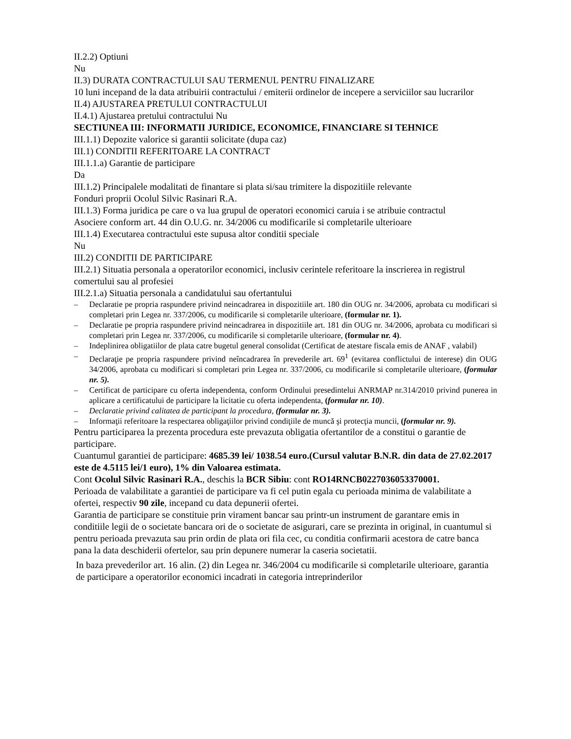II.2.2) Optiuni
Nu
II.3) DURATA CONTRACTULUI SAU TERMENUL PENTRU FINALIZARE
10 luni incepand de la data atribuirii contractului / emiterii ordinelor de incepere a serviciilor sau lucrarilor
II.4) AJUSTAREA PRETULUI CONTRACTULUI
II.4.1) Ajustarea pretului contractului Nu
SECTIUNEA III: INFORMATII JURIDICE, ECONOMICE, FINANCIARE SI TEHNICE
III.1.1) Depozite valorice si garantii solicitate (dupa caz)
III.1) CONDITII REFERITOARE LA CONTRACT
III.1.1.a) Garantie de participare
Da
III.1.2) Principalele modalitati de finantare si plata si/sau trimitere la dispozitiile relevante
Fonduri proprii Ocolul Silvic Rasinari R.A.
III.1.3) Forma juridica pe care o va lua grupul de operatori economici caruia i se atribuie contractul
Asociere conform art. 44 din O.U.G. nr. 34/2006 cu modificarile si completarile ulterioare
III.1.4) Executarea contractului este supusa altor conditii speciale
Nu
III.2) CONDITII DE PARTICIPARE
III.2.1) Situatia personala a operatorilor economici, inclusiv cerintele referitoare la inscrierea in registrul comertului sau al profesiei
III.2.1.a) Situatia personala a candidatului sau ofertantului
– Declaratie pe propria raspundere privind neincadrarea in dispozitiile art. 180 din OUG nr. 34/2006, aprobata cu modificari si completari prin Legea nr. 337/2006, cu modificarile si completarile ulterioare, (formular nr. 1).
– Declaratie pe propria raspundere privind neincadrarea in dispozitiile art. 181 din OUG nr. 34/2006, aprobata cu modificari si completari prin Legea nr. 337/2006, cu modificarile si completarile ulterioare, (formular nr. 4).
– Indeplinirea obligatiilor de plata catre bugetul general consolidat (Certificat de atestare fiscala emis de ANAF , valabil)
– Declaraţie pe propria raspundere privind neîncadrarea în prevederile art. 69<sup>1</sup> (evitarea conflictului de interese) din OUG 34/2006, aprobata cu modificari si completari prin Legea nr. 337/2006, cu modificarile si completarile ulterioare, (formular nr. 5).
– Certificat de participare cu oferta independenta, conform Ordinului presedintelui ANRMAP nr.314/2010 privind punerea in aplicare a certificatului de participare la licitatie cu oferta independenta, (formular nr. 10).
– Declaratie privind calitatea de participant la procedura, (formular nr. 3).
– Informaţii referitoare la respectarea obligaţiilor privind condiţiile de muncă şi protecţia muncii, (formular nr. 9).
Pentru participarea la prezenta procedura este prevazuta obligatia ofertantilor de a constitui o garantie de participare.
Cuantumul garantiei de participare: 4685.39 lei/ 1038.54 euro.(Cursul valutar B.N.R. din data de 27.02.2017 este de 4.5115 lei/1 euro), 1% din Valoarea estimata.
Cont Ocolul Silvic Rasinari R.A., deschis la BCR Sibiu: cont RO14RNCB0227036053370001.
Perioada de valabilitate a garantiei de participare va fi cel putin egala cu perioada minima de valabilitate a ofertei, respectiv 90 zile, incepand cu data depunerii ofertei.
Garantia de participare se constituie prin virament bancar sau printr-un instrument de garantare emis in conditiile legii de o societate bancara ori de o societate de asigurari, care se prezinta in original, in cuantumul si pentru perioada prevazuta sau prin ordin de plata ori fila cec, cu conditia confirmarii acestora de catre banca pana la data deschiderii ofertelor, sau prin depunere numerar la caseria societatii.
In baza prevederilor art. 16 alin. (2) din Legea nr. 346/2004 cu modificarile si completarile ulterioare, garantia de participare a operatorilor economici incadrati in categoria intreprinderilor